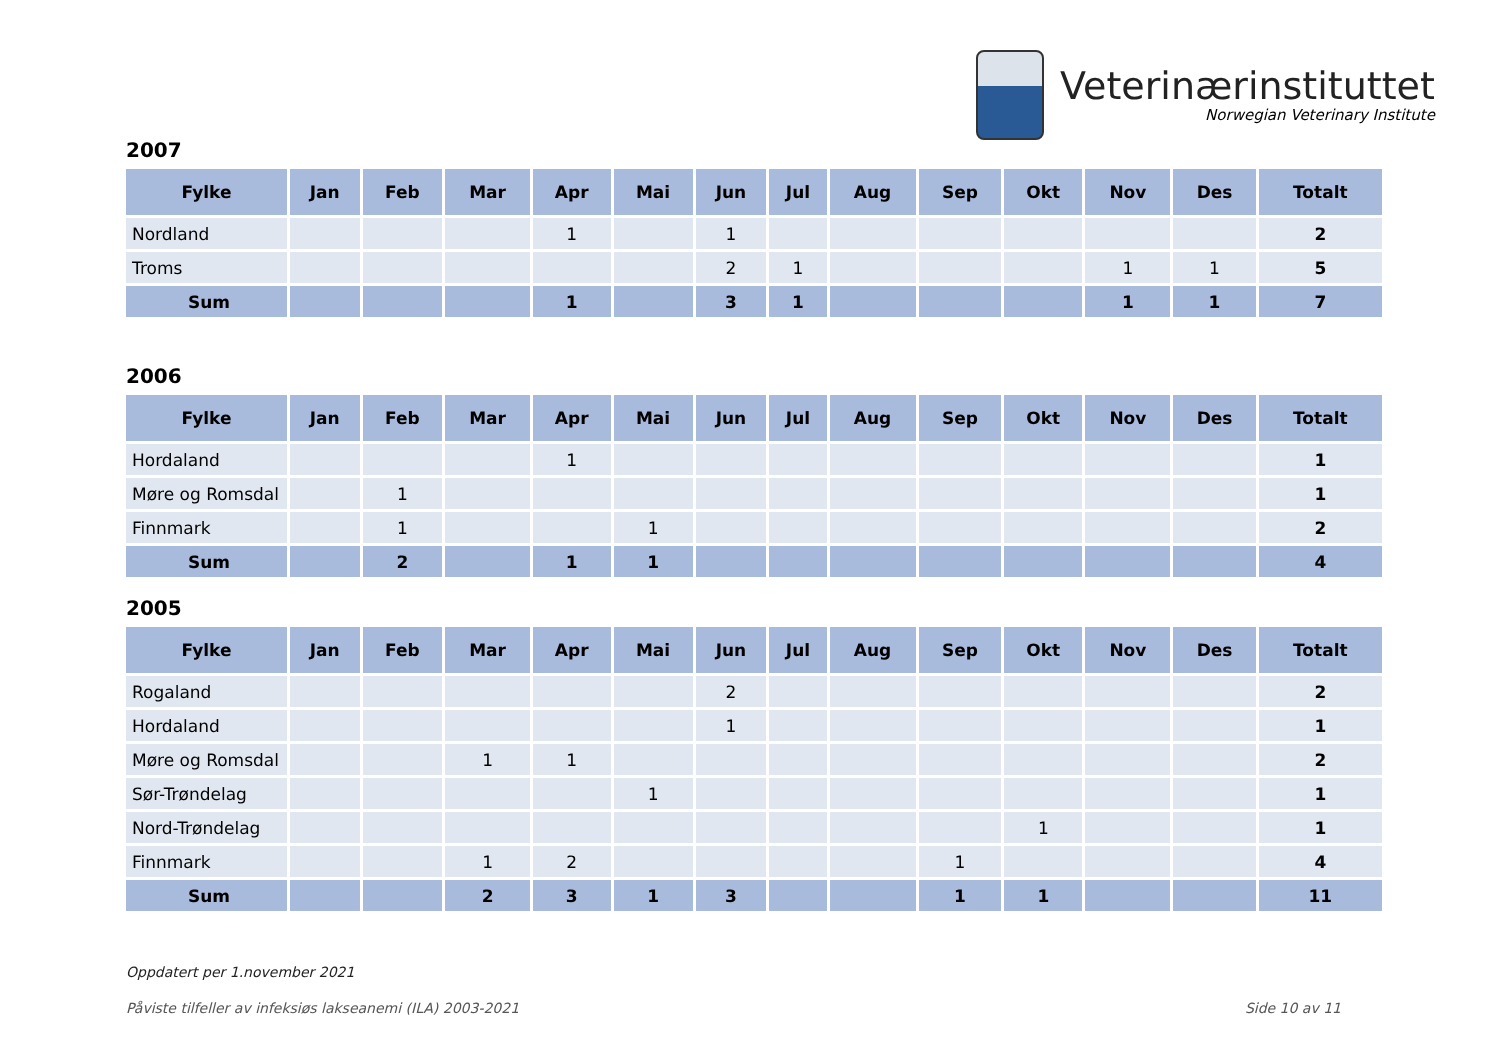Veterinærinstituttet
Norwegian Veterinary Institute
2007
| Fylke | Jan | Feb | Mar | Apr | Mai | Jun | Jul | Aug | Sep | Okt | Nov | Des | Totalt |
| --- | --- | --- | --- | --- | --- | --- | --- | --- | --- | --- | --- | --- | --- |
| Nordland | | | | 1 | | 1 | | | | | | | 2 |
| Troms | | | | | | 2 | 1 | | | | 1 | 1 | 5 |
| Sum | | | | 1 | | 3 | 1 | | | | 1 | 1 | 7 |
2006
| Fylke | Jan | Feb | Mar | Apr | Mai | Jun | Jul | Aug | Sep | Okt | Nov | Des | Totalt |
| --- | --- | --- | --- | --- | --- | --- | --- | --- | --- | --- | --- | --- | --- |
| Hordaland | | | | 1 | | | | | | | | | 1 |
| Møre og Romsdal | | 1 | | | | | | | | | | | 1 |
| Finnmark | | 1 | | | 1 | | | | | | | | 2 |
| Sum | | 2 | | 1 | 1 | | | | | | | | 4 |
2005
| Fylke | Jan | Feb | Mar | Apr | Mai | Jun | Jul | Aug | Sep | Okt | Nov | Des | Totalt |
| --- | --- | --- | --- | --- | --- | --- | --- | --- | --- | --- | --- | --- | --- |
| Rogaland | | | | | | 2 | | | | | | | 2 |
| Hordaland | | | | | | 1 | | | | | | | 1 |
| Møre og Romsdal | | | 1 | 1 | | | | | | | | | 2 |
| Sør-Trøndelag | | | | | 1 | | | | | | | | 1 |
| Nord-Trøndelag | | | | | | | | | | 1 | | | 1 |
| Finnmark | | | 1 | 2 | | | | | 1 | | | | 4 |
| Sum | | | 2 | 3 | 1 | 3 | | | 1 | 1 | | | 11 |
Oppdatert per 1.november 2021
Påviste tilfeller av infeksiøs lakseanemi (ILA) 2003-2021 Side 10 av 11